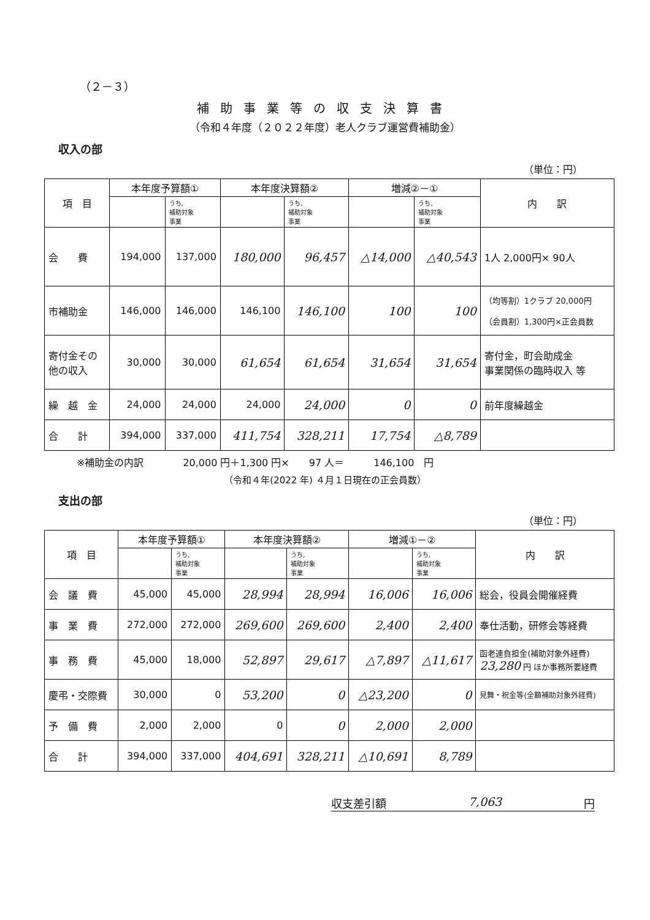（２－３）
補助事業等の収支決算書
（令和４年度（２０２２年度）老人クラブ運営費補助金）
収入の部
（単位：円）
| 項 目 | 本年度予算額① | | 本年度決算額② | | 増減②－① | | 内 訳 |
| --- | --- | --- | --- | --- | --- | --- | --- |
| | | うち, 補助対象 事業 | | うち, 補助対象 事業 | | うち, 補助対象 事業 | |
| 会 費 | 194,000 | 137,000 | 180,000 | 96,457 | △14,000 | △40,543 | 1人 2,000円× 90人 |
| 市補助金 | 146,000 | 146,000 | 146,100 | 146,100 | 100 | 100 | （均等割）1クラブ 20,000円 （会員割）1,300円×正会員数 |
| 寄付金その 他の収入 | 30,000 | 30,000 | 61,654 | 61,654 | 31,654 | 31,654 | 寄付金，町会助成金 事業関係の臨時収入 等 |
| 繰 越 金 | 24,000 | 24,000 | 24,000 | 24,000 | 0 | 0 | 前年度繰越金 |
| 合 計 | 394,000 | 337,000 | 411,754 | 328,211 | 17,754 | △8,789 | |
※補助金の内訳　　　　20,000 円＋1,300 円×　　97 人＝　　　146,100　円
（令和４年(2022 年) ４月１日現在の正会員数）
支出の部
（単位：円）
| 項 目 | 本年度予算額① | | 本年度決算額② | | 増減①－② | | 内 訳 |
| --- | --- | --- | --- | --- | --- | --- | --- |
| | | うち, 補助対象 事業 | | うち, 補助対象 事業 | | うち, 補助対象 事業 | |
| 会 議 費 | 45,000 | 45,000 | 28,994 | 28,994 | 16,006 | 16,006 | 総会，役員会開催経費 |
| 事 業 費 | 272,000 | 272,000 | 269,600 | 269,600 | 2,400 | 2,400 | 奉仕活動，研修会等経費 |
| 事 務 費 | 45,000 | 18,000 | 52,897 | 29,617 | △7,897 | △11,617 | 函老連負担金(補助対象外経費) 23,280 円 ほか事務所要経費 |
| 慶弔・交際費 | 30,000 | 0 | 53,200 | 0 | △23,200 | 0 | 見舞・祝金等(全額補助対象外経費) |
| 予 備 費 | 2,000 | 2,000 | 0 | 0 | 2,000 | 2,000 | |
| 合 計 | 394,000 | 337,000 | 404,691 | 328,211 | △10,691 | 8,789 | |
収支差引額 7,063 円